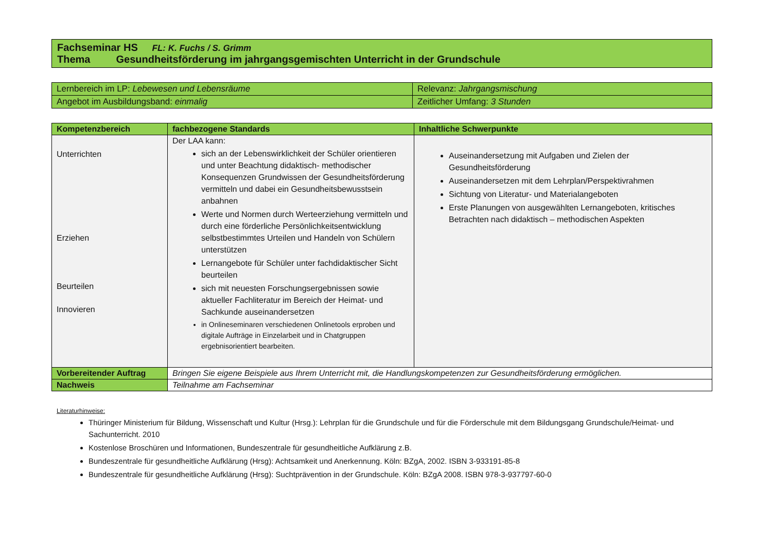| Fachseminar HS FL: K. Fuchs / S. Grimm Thema Gesundheitsförderung im jahrgangsgemischten Unterricht in der Grundschule |
| Lernbereich im LP: Lebewesen und Lebensräume | Relevanz: Jahrgangsmischung |
| Angebot im Ausbildungsband: einmalig | Zeitlicher Umfang: 3 Stunden |
| Kompetenzbereich | fachbezogene Standards | Inhaltliche Schwerpunkte |
| --- | --- | --- |
| Unterrichten Erziehen Beurteilen Innovieren | Der LAA kann: sich an der Lebenswirklichkeit der Schüler orientieren und unter Beachtung didaktisch- methodischer Konsequenzen Grundwissen der Gesundheitsförderung vermitteln und dabei ein Gesundheitsbewusstsein anbahnen Werte und Normen durch Werteerziehung vermitteln und durch eine förderliche Persönlichkeitsentwicklung selbstbestimmtes Urteilen und Handeln von Schülern unterstützen Lernangebote für Schüler unter fachdidaktischer Sicht beurteilen sich mit neuesten Forschungsergebnissen sowie aktueller Fachliteratur im Bereich der Heimat- und Sachkunde auseinandersetzen in Onlineseminaren verschiedenen Onlinetools erproben und digitale Aufträge in Einzelarbeit und in Chatgruppen ergebnisorientiert bearbeiten. | Auseinandersetzung mit Aufgaben und Zielen der Gesundheitsförderung Auseinandersetzen mit dem Lehrplan/Perspektivrahmen Sichtung von Literatur- und Materialangeboten Erste Planungen von ausgewählten Lernangeboten, kritisches Betrachten nach didaktisch – methodischen Aspekten |
| Vorbereitender Auftrag | Bringen Sie eigene Beispiele aus Ihrem Unterricht mit, die Handlungskompetenzen zur Gesundheitsförderung ermöglichen. | |
| Nachweis | Teilnahme am Fachseminar | |
Literaturhinweise:
Thüringer Ministerium für Bildung, Wissenschaft und Kultur (Hrsg.): Lehrplan für die Grundschule und für die Förderschule mit dem Bildungsgang Grundschule/Heimat- und Sachunterricht. 2010
Kostenlose Broschüren und Informationen, Bundeszentrale für gesundheitliche Aufklärung z.B.
Bundeszentrale für gesundheitliche Aufklärung (Hrsg): Achtsamkeit und Anerkennung. Köln: BZgA, 2002. ISBN 3-933191-85-8
Bundeszentrale für gesundheitliche Aufklärung (Hrsg): Suchtprävention in der Grundschule. Köln: BZgA 2008. ISBN 978-3-937797-60-0